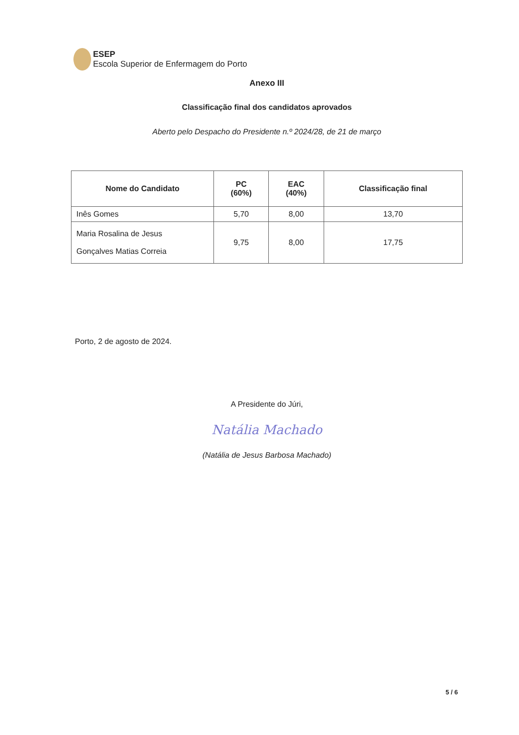ESEP
Escola Superior de Enfermagem do Porto
Anexo III
Classificação final dos candidatos aprovados
Aberto pelo Despacho do Presidente n.º 2024/28, de 21 de março
| Nome do Candidato | PC (60%) | EAC (40%) | Classificação final |
| --- | --- | --- | --- |
| Inês Gomes | 5,70 | 8,00 | 13,70 |
| Maria Rosalina de Jesus Gonçalves Matias Correia | 9,75 | 8,00 | 17,75 |
Porto, 2 de agosto de 2024.
A Presidente do Júri,
Natália Machado
(Natália de Jesus Barbosa Machado)
5 / 6